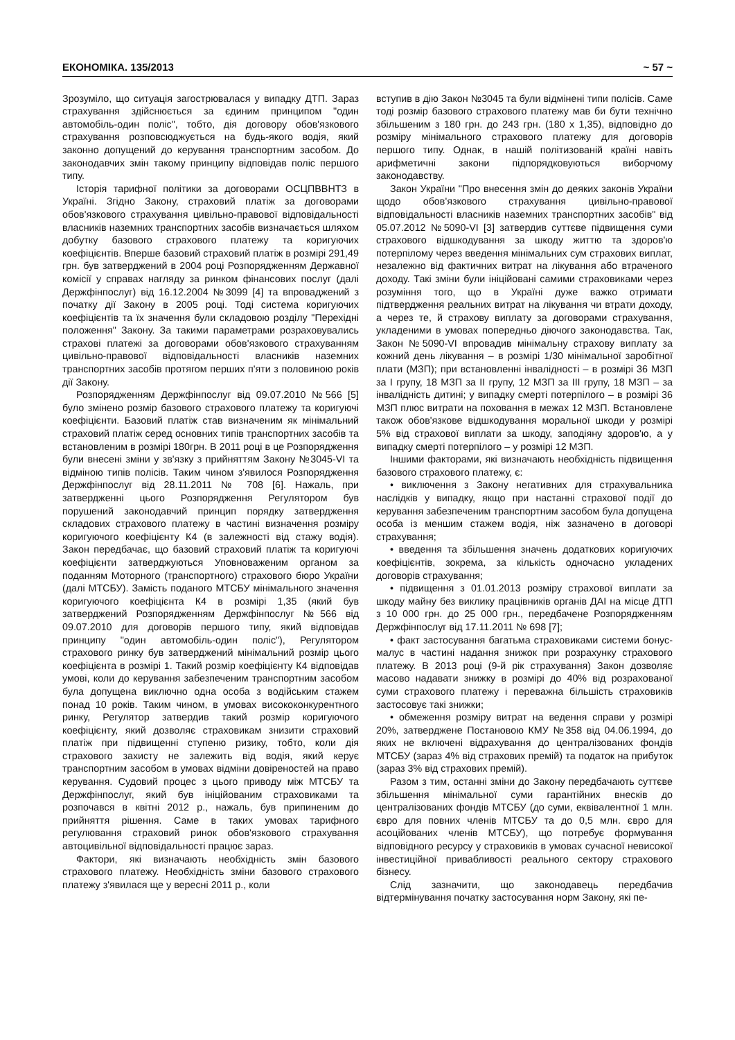ЕКОНОМІКА. 135/2013 ~ 57 ~
Зрозуміло, що ситуація загострювалася у випадку ДТП. Зараз страхування здійснюється за єдиним принципом "один автомобіль-один поліс", тобто, дія договору обов'язкового страхування розповсюджується на будь-якого водія, який законно допущений до керування транспортним засобом. До законодавчих змін такому принципу відповідав поліс першого типу.
Історія тарифної політики за договорами ОСЦПВВНТЗ в Україні. Згідно Закону, страховий платіж за договорами обов'язкового страхування цивільно-правової відповідальності власників наземних транспортних засобів визначається шляхом добутку базового страхового платежу та коригуючих коефіцієнтів. Вперше базовий страховий платіж в розмірі 291,49 грн. був затверджений в 2004 році Розпорядженням Державної комісії у справах нагляду за ринком фінансових послуг (далі Держфінпослуг) від 16.12.2004 №3099 [4] та впроваджений з початку дії Закону в 2005 році. Тоді система коригуючих коефіцієнтів та їх значення були складовою розділу "Перехідні положення" Закону. За такими параметрами розраховувались страхові платежі за договорами обов'язкового страхуванням цивільно-правової відповідальності власників наземних транспортних засобів протягом перших п'яти з половиною років дії Закону.
Розпорядженням Держфінпослуг від 09.07.2010 №566 [5] було змінено розмір базового страхового платежу та коригуючі коефіцієнти. Базовий платіж став визначеним як мінімальний страховий платіж серед основних типів транспортних засобів та встановленим в розмірі 180грн. В 2011 році в це Розпорядження були внесені зміни у зв'язку з прийняттям Закону №3045-VI та відміною типів полісів. Таким чином з'явилося Розпорядження Держфінпослуг від 28.11.2011 № 708 [6]. Нажаль, при затвердженні цього Розпорядження Регулятором був порушений законодавчий принцип порядку затвердження складових страхового платежу в частині визначення розміру коригуючого коефіцієнту К4 (в залежності від стажу водія). Закон передбачає, що базовий страховий платіж та коригуючі коефіцієнти затверджуються Уповноваженим органом за поданням Моторного (транспортного) страхового бюро України (далі МТСБУ). Замість поданого МТСБУ мінімального значення коригуючого коефіцієнта К4 в розмірі 1,35 (який був затверджений Розпорядженням Держфінпослуг №566 від 09.07.2010 для договорів першого типу, який відповідав принципу "один автомобіль-один поліс"), Регулятором страхового ринку був затверджений мінімальний розмір цього коефіцієнта в розмірі 1. Такий розмір коефіцієнту К4 відповідав умові, коли до керування забезпеченим транспортним засобом була допущена виключно одна особа з водійським стажем понад 10 років. Таким чином, в умовах висококонкурентного ринку, Регулятор затвердив такий розмір коригуючого коефіцієнту, який дозволяє страховикам знизити страховий платіж при підвищенні ступеню ризику, тобто, коли дія страхового захисту не залежить від водія, який керує транспортним засобом в умовах відміни довіреностей на право керування. Судовий процес з цього приводу між МТСБУ та Держфінпослуг, який був ініційованим страховиками та розпочався в квітні 2012 р., нажаль, був припиненим до прийняття рішення. Саме в таких умовах тарифного регулювання страховий ринок обов'язкового страхування автоцивільної відповідальності працює зараз.
Фактори, які визначають необхідність змін базового страхового платежу. Необхідність зміни базового страхового платежу з'явилася ще у вересні 2011 р., коли
вступив в дію Закон №3045 та були відмінені типи полісів. Саме тоді розмір базового страхового платежу мав би бути технічно збільшеним з 180 грн. до 243 грн. (180 х 1,35), відповідно до розміру мінімального страхового платежу для договорів першого типу. Однак, в нашій політизованій країні навіть арифметичні закони підпорядковуються виборчому законодавству.
Закон України "Про внесення змін до деяких законів України щодо обов'язкового страхування цивільно-правової відповідальності власників наземних транспортних засобів" від 05.07.2012 №5090-VI [3] затвердив суттєве підвищення суми страхового відшкодування за шкоду життю та здоров'ю потерпілому через введення мінімальних сум страхових виплат, незалежно від фактичних витрат на лікування або втраченого доходу. Такі зміни були ініційовані самими страховиками через розуміння того, що в Україні дуже важко отримати підтвердження реальних витрат на лікування чи втрати доходу, а через те, й страхову виплату за договорами страхування, укладеними в умовах попередньо діючого законодавства. Так, Закон №5090-VI впровадив мінімальну страхову виплату за кожний день лікування – в розмірі 1/30 мінімальної заробітної плати (МЗП); при встановленні інвалідності – в розмірі 36 МЗП за I групу, 18 МЗП за II групу, 12 МЗП за III групу, 18 МЗП – за інвалідність дитині; у випадку смерті потерпілого – в розмірі 36 МЗП плюс витрати на поховання в межах 12 МЗП. Встановлене також обов'язкове відшкодування моральної шкоди у розмірі 5% від страхової виплати за шкоду, заподіяну здоров'ю, а у випадку смерті потерпілого – у розмірі 12 МЗП.
Іншими факторами, які визначають необхідність підвищення базового страхового платежу, є:
• виключення з Закону негативних для страхувальника наслідків у випадку, якщо при настанні страхової події до керування забезпеченим транспортним засобом була допущена особа із меншим стажем водія, ніж зазначено в договорі страхування;
• введення та збільшення значень додаткових коригуючих коефіцієнтів, зокрема, за кількість одночасно укладених договорів страхування;
• підвищення з 01.01.2013 розміру страхової виплати за шкоду майну без виклику працівників органів ДАІ на місце ДТП з 10 000 грн. до 25 000 грн., передбачене Розпорядженням Держфінпослуг від 17.11.2011 № 698 [7];
• факт застосування багатьма страховиками системи бонус-малус в частині надання знижок при розрахунку страхового платежу. В 2013 році (9-й рік страхування) Закон дозволяє масово надавати знижку в розмірі до 40% від розрахованої суми страхового платежу і переважна більшість страховиків застосовує такі знижки;
• обмеження розміру витрат на ведення справи у розмірі 20%, затверджене Постановою КМУ №358 від 04.06.1994, до яких не включені відрахування до централізованих фондів МТСБУ (зараз 4% від страхових премій) та податок на прибуток (зараз 3% від страхових премій).
Разом з тим, останні зміни до Закону передбачають суттєве збільшення мінімальної суми гарантійних внесків до централізованих фондів МТСБУ (до суми, еквівалентної 1 млн. євро для повних членів МТСБУ та до 0,5 млн. євро для асоційованих членів МТСБУ), що потребує формування відповідного ресурсу у страховиків в умовах сучасної невисокої інвестиційної привабливості реального сектору страхового бізнесу.
Слід зазначити, що законодавець передбачив відтермінування початку застосування норм Закону, які пе-